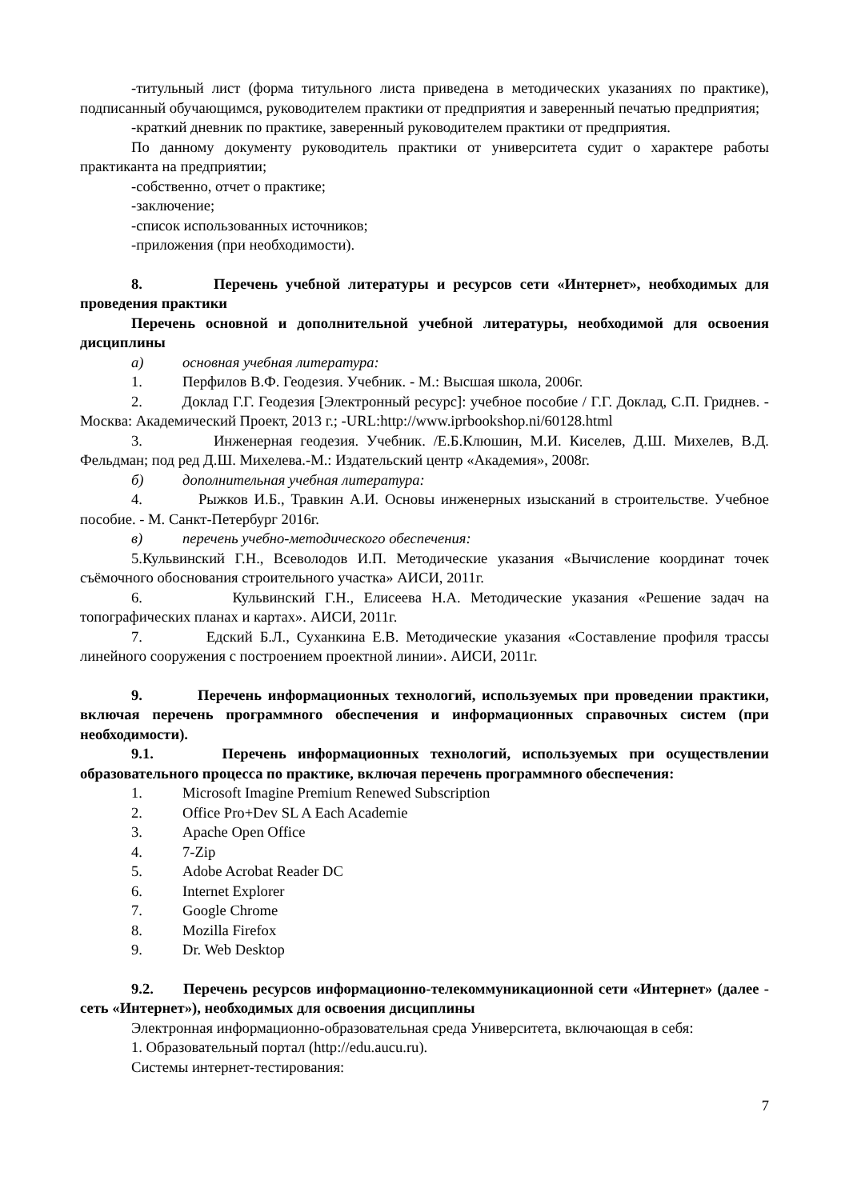-титульный лист (форма титульного листа приведена в методических указаниях по практике), подписанный обучающимся, руководителем практики от предприятия и заверенный печатью предприятия;
-краткий дневник по практике, заверенный руководителем практики от предприятия.
По данному документу руководитель практики от университета судит о характере работы практиканта на предприятии;
-собственно, отчет о практике;
-заключение;
-список использованных источников;
-приложения (при необходимости).
8. Перечень учебной литературы и ресурсов сети «Интернет», необходимых для проведения практики
Перечень основной и дополнительной учебной литературы, необходимой для освоения дисциплины
а) основная учебная литература:
1. Перфилов В.Ф. Геодезия. Учебник. - М.: Высшая школа, 2006г.
2. Доклад Г.Г. Геодезия [Электронный ресурс]: учебное пособие / Г.Г. Доклад, С.П. Гриднев. - Москва: Академический Проект, 2013 г.; -URL:http://www.iprbookshop.ni/60128.html
3. Инженерная геодезия. Учебник. /Е.Б.Клюшин, М.И. Киселев, Д.Ш. Михелев, В.Д. Фельдман; под ред Д.Ш. Михелева.-М.: Издательский центр «Академия», 2008г.
б) дополнительная учебная литература:
4. Рыжков И.Б., Травкин А.И. Основы инженерных изысканий в строительстве. Учебное пособие. - М. Санкт-Петербург 2016г.
в) перечень учебно-методического обеспечения:
5.Кульвинский Г.Н., Всеволодов И.П. Методические указания «Вычисление координат точек съёмочного обоснования строительного участка» АИСИ, 2011г.
6. Кульвинский Г.Н., Елисеева Н.А. Методические указания «Решение задач на топографических планах и картах». АИСИ, 2011г.
7. Едский Б.Л., Суханкина Е.В. Методические указания «Составление профиля трассы линейного сооружения с построением проектной линии». АИСИ, 2011г.
9. Перечень информационных технологий, используемых при проведении практики, включая перечень программного обеспечения и информационных справочных систем (при необходимости).
9.1. Перечень информационных технологий, используемых при осуществлении образовательного процесса по практике, включая перечень программного обеспечения:
1. Microsoft Imagine Premium Renewed Subscription
2. Office Pro+Dev SL A Each Academie
3. Apache Open Office
4. 7-Zip
5. Adobe Acrobat Reader DC
6. Internet Explorer
7. Google Chrome
8. Mozilla Firefox
9. Dr. Web Desktop
9.2. Перечень ресурсов информационно-телекоммуникационной сети «Интернет» (далее - сеть «Интернет»), необходимых для освоения дисциплины
Электронная информационно-образовательная среда Университета, включающая в себя:
1. Образовательный портал (http://edu.aucu.ru).
Системы интернет-тестирования:
7